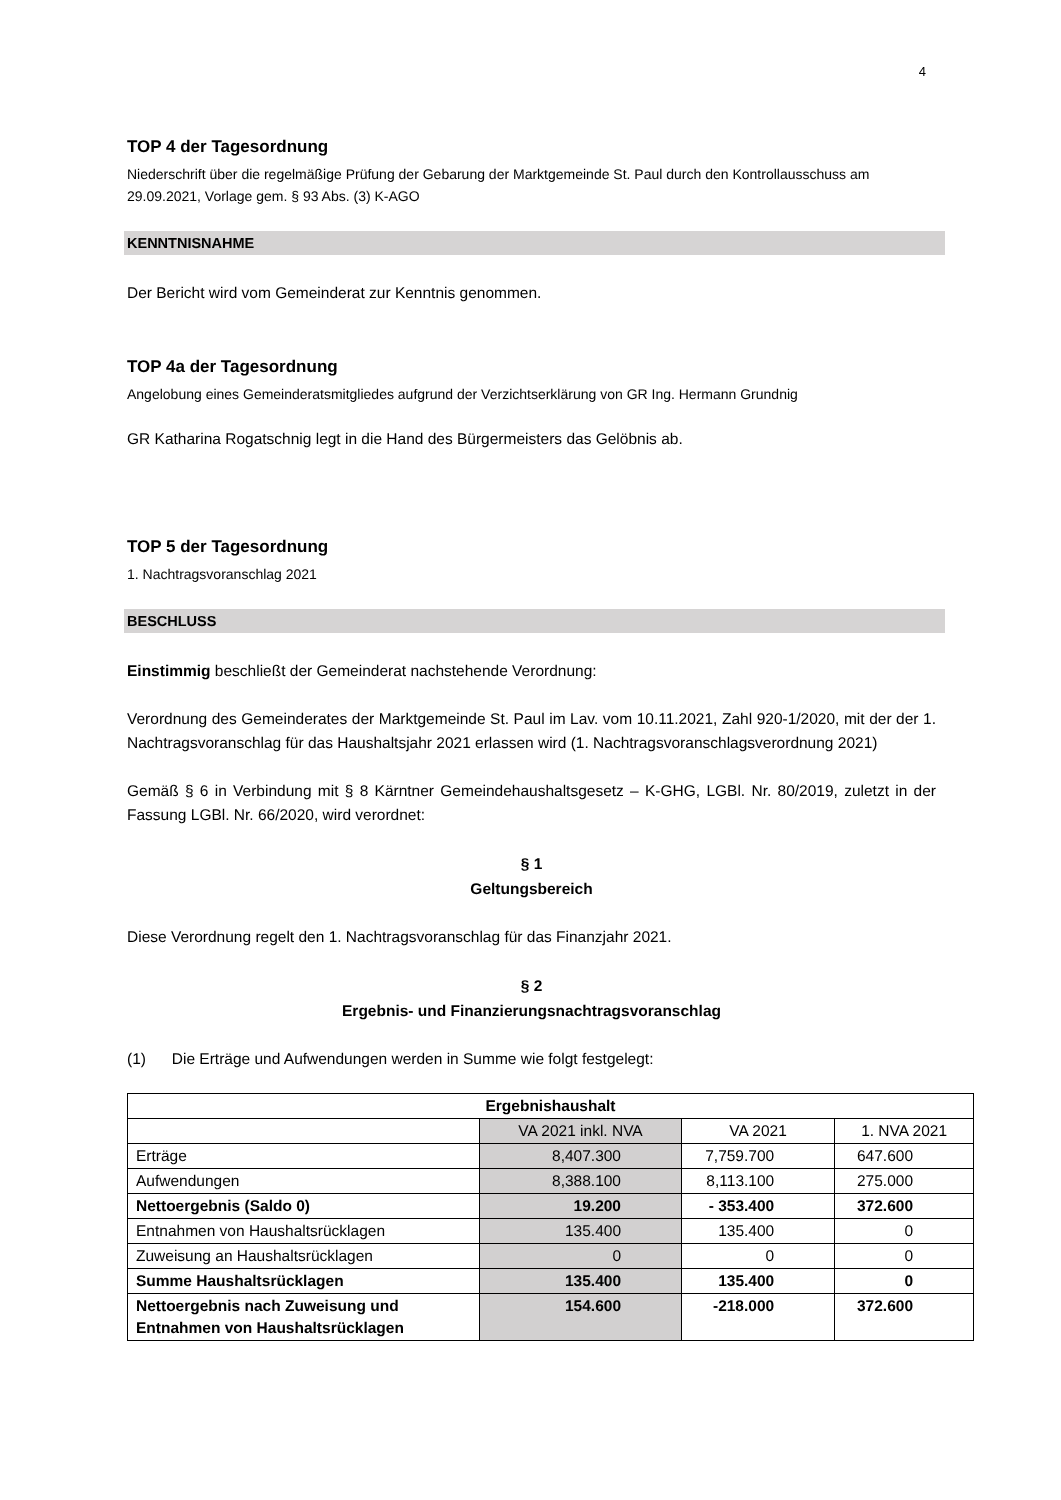4
TOP 4 der Tagesordnung
Niederschrift über die regelmäßige Prüfung der Gebarung der Marktgemeinde St. Paul durch den Kontrollausschuss am 29.09.2021, Vorlage gem. § 93 Abs. (3) K-AGO
KENNTNISNAHME
Der Bericht wird vom Gemeinderat zur Kenntnis genommen.
TOP 4a der Tagesordnung
Angelobung eines Gemeinderatsmitgliedes aufgrund der Verzichtserklärung von GR Ing. Hermann Grundnig
GR Katharina Rogatschnig legt in die Hand des Bürgermeisters das Gelöbnis ab.
TOP 5 der Tagesordnung
1. Nachtragsvoranschlag 2021
BESCHLUSS
Einstimmig beschließt der Gemeinderat nachstehende Verordnung:
Verordnung des Gemeinderates der Marktgemeinde St. Paul im Lav. vom 10.11.2021, Zahl 920-1/2020, mit der der 1. Nachtragsvoranschlag für das Haushaltsjahr 2021 erlassen wird (1. Nachtragsvoranschlagsverordnung 2021)
Gemäß § 6 in Verbindung mit § 8 Kärntner Gemeindehaushaltsgesetz – K-GHG, LGBl. Nr. 80/2019, zuletzt in der Fassung LGBl. Nr. 66/2020, wird verordnet:
§ 1
Geltungsbereich
Diese Verordnung regelt den 1. Nachtragsvoranschlag für das Finanzjahr 2021.
§ 2
Ergebnis- und Finanzierungsnachtragsvoranschlag
(1) Die Erträge und Aufwendungen werden in Summe wie folgt festgelegt:
| Ergebnishaushalt | | | |
| | VA 2021 inkl. NVA | VA 2021 | 1. NVA 2021 |
| Erträge | 8,407.300 | 7,759.700 | 647.600 |
| Aufwendungen | 8,388.100 | 8,113.100 | 275.000 |
| Nettoergebnis (Saldo 0) | 19.200 | - 353.400 | 372.600 |
| Entnahmen von Haushaltsrücklagen | 135.400 | 135.400 | 0 |
| Zuweisung an Haushaltsrücklagen | 0 | 0 | 0 |
| Summe Haushaltsrücklagen | 135.400 | 135.400 | 0 |
| Nettoergebnis nach Zuweisung und Entnahmen von Haushaltsrücklagen | 154.600 | -218.000 | 372.600 |